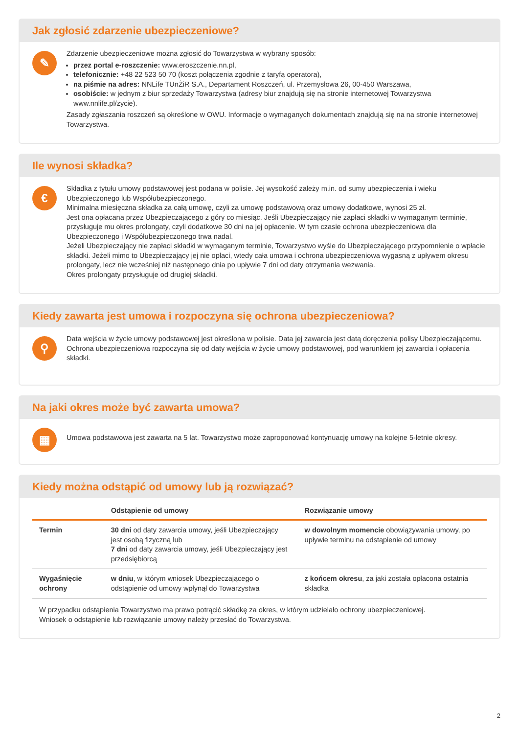Jak zgłosić zdarzenie ubezpieczeniowe?
✎
Zdarzenie ubezpieczeniowe można zgłosić do Towarzystwa w wybrany sposób:
przez portal e-roszczenie: www.eroszczenie.nn.pl,
telefonicznie: +48 22 523 50 70 (koszt połączenia zgodnie z taryfą operatora),
na piśmie na adres: NNLife TUnŻiR S.A., Departament Roszczeń, ul. Przemysłowa 26, 00-450 Warszawa,
osobiście: w jednym z biur sprzedaży Towarzystwa (adresy biur znajdują się na stronie internetowej Towarzystwa www.nnlife.pl/zycie).
Zasady zgłaszania roszczeń są określone w OWU. Informacje o wymaganych dokumentach znajdują się na na stronie internetowej Towarzystwa.
Ile wynosi składka?
€
Składka z tytułu umowy podstawowej jest podana w polisie. Jej wysokość zależy m.in. od sumy ubezpieczenia i wieku Ubezpieczonego lub Współubezpieczonego.
Minimalna miesięczna składka za całą umowę, czyli za umowę podstawową oraz umowy dodatkowe, wynosi 25 zł.
Jest ona opłacana przez Ubezpieczającego z góry co miesiąc. Jeśli Ubezpieczający nie zapłaci składki w wymaganym terminie, przysługuje mu okres prolongaty, czyli dodatkowe 30 dni na jej opłacenie. W tym czasie ochrona ubezpieczeniowa dla Ubezpieczonego i Współubezpieczonego trwa nadal.
Jeżeli Ubezpieczający nie zapłaci składki w wymaganym terminie, Towarzystwo wyśle do Ubezpieczającego przypomnienie o wpłacie składki. Jeżeli mimo to Ubezpieczający jej nie opłaci, wtedy cała umowa i ochrona ubezpieczeniowa wygasną z upływem okresu prolongaty, lecz nie wcześniej niż następnego dnia po upływie 7 dni od daty otrzymania wezwania.
Okres prolongaty przysługuje od drugiej składki.
Kiedy zawarta jest umowa i rozpoczyna się ochrona ubezpieczeniowa?
⚲
Data wejścia w życie umowy podstawowej jest określona w polisie. Data jej zawarcia jest datą doręczenia polisy Ubezpieczającemu.
Ochrona ubezpieczeniowa rozpoczyna się od daty wejścia w życie umowy podstawowej, pod warunkiem jej zawarcia i opłacenia składki.
Na jaki okres może być zawarta umowa?
▦
Umowa podstawowa jest zawarta na 5 lat. Towarzystwo może zaproponować kontynuację umowy na kolejne 5-letnie okresy.
Kiedy można odstąpić od umowy lub ją rozwiązać?
| | Odstąpienie od umowy | Rozwiązanie umowy |
| --- | --- | --- |
| Termin | 30 dni od daty zawarcia umowy, jeśli Ubezpieczający jest osobą fizyczną lub 7 dni od daty zawarcia umowy, jeśli Ubezpieczający jest przedsiębiorcą | w dowolnym momencie obowiązywania umowy, po upływie terminu na odstąpienie od umowy |
| Wygaśnięcie ochrony | w dniu , w którym wniosek Ubezpieczającego o odstąpienie od umowy wpłynął do Towarzystwa | z końcem okresu , za jaki została opłacona ostatnia składka |
W przypadku odstąpienia Towarzystwo ma prawo potrącić składkę za okres, w którym udzielało ochrony ubezpieczeniowej.
Wniosek o odstąpienie lub rozwiązanie umowy należy przesłać do Towarzystwa.
2